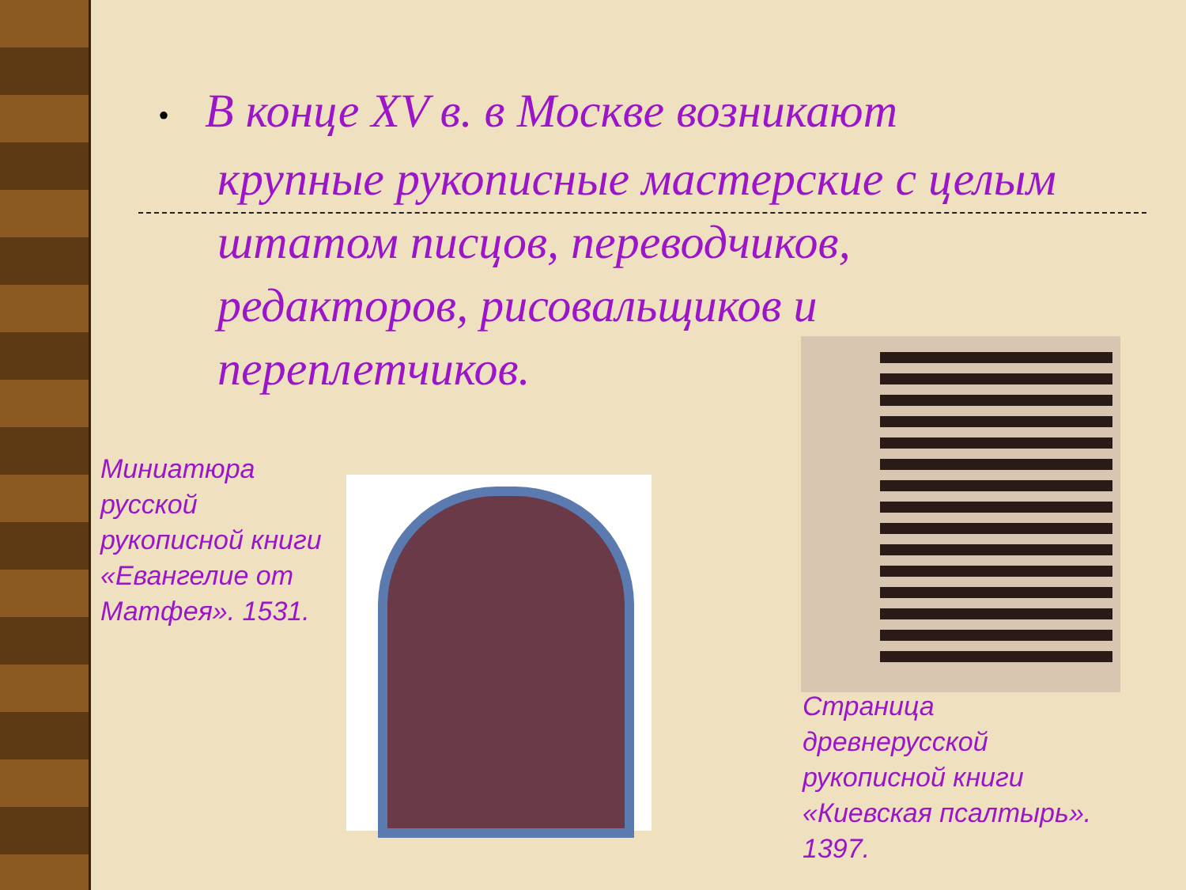• В конце XV в. в Москве возникают
крупные рукописные мастерские с целым
штатом писцов, переводчиков,
редакторов, рисовальщиков и
переплетчиков.
Миниатюра
русской
рукописной книги
«Евангелие от
Матфея». 1531.
Страница
древнерусской
рукописной книги
«Киевская псалтырь».
1397.